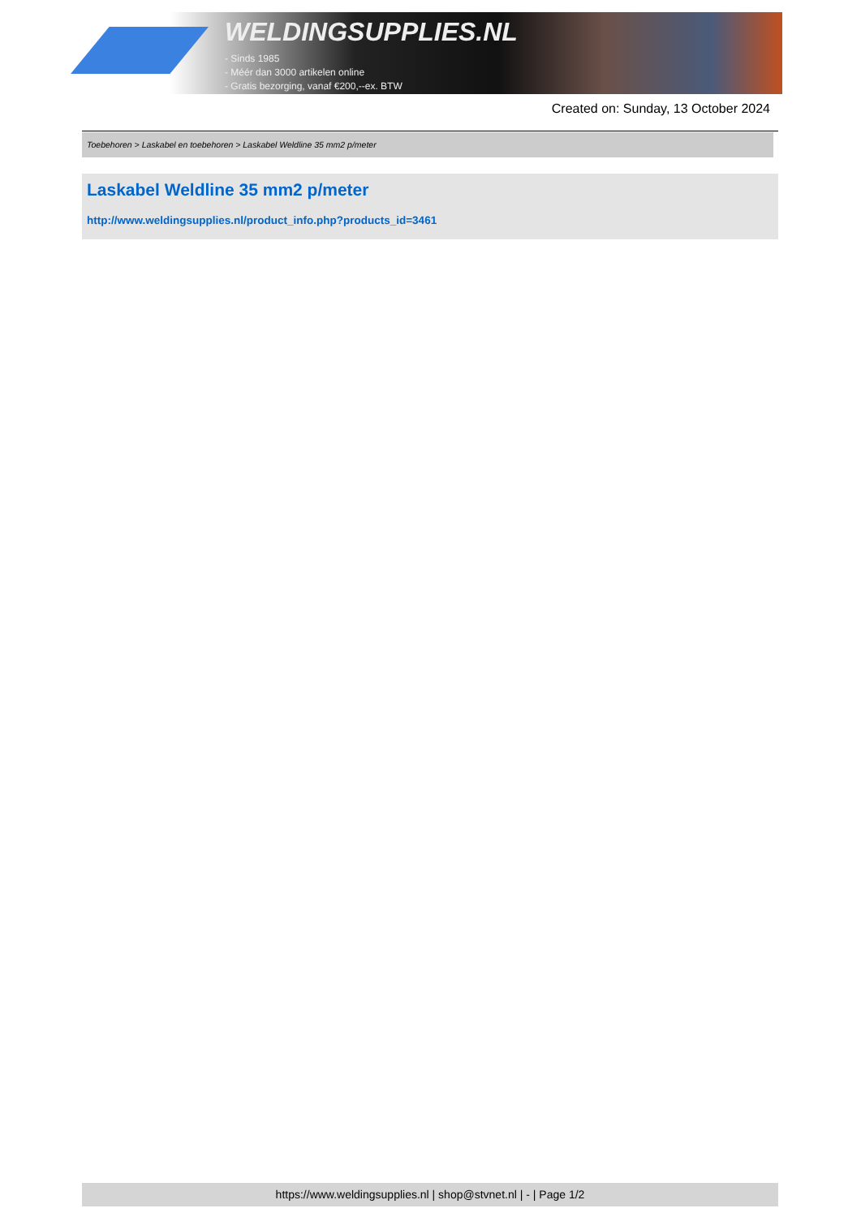WELDINGSUPPLIES.NL
- Sinds 1985
- Méér dan 3000 artikelen online
- Gratis bezorging, vanaf €200,--ex. BTW
Created on: Sunday, 13 October 2024
Toebehoren > Laskabel en toebehoren > Laskabel Weldline 35 mm2 p/meter
Laskabel Weldline 35 mm2 p/meter
http://www.weldingsupplies.nl/product_info.php?products_id=3461
https://www.weldingsupplies.nl | shop@stvnet.nl | - | Page 1/2